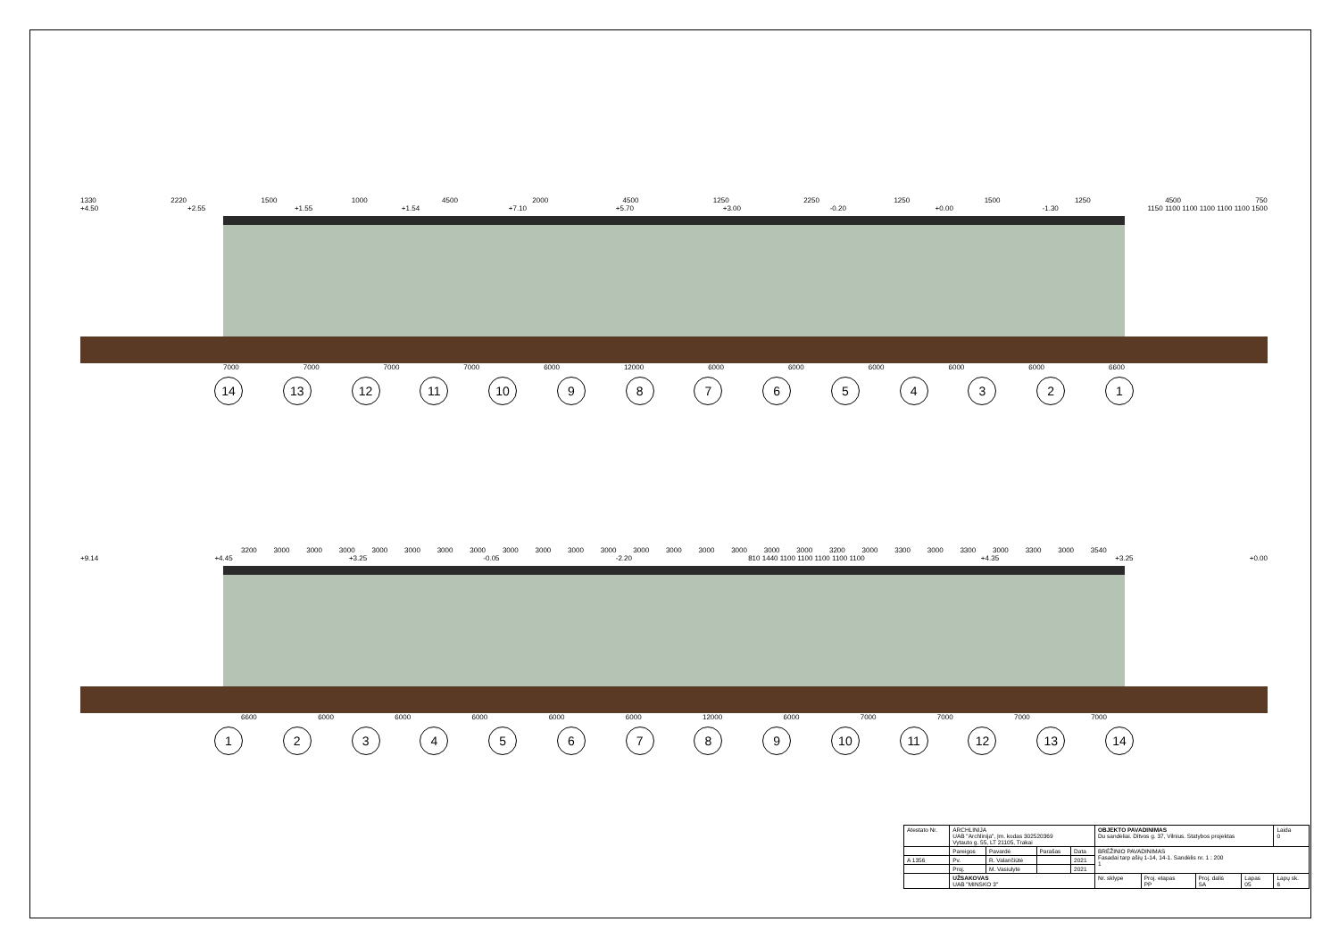1330 2220 1500 1000 4500 2000 4500 1250 2250 1250 1500 1250 4500 750
+4.50 +2.55 +1.55 +1.54 +7.10 +5.70 +3.00 -0.20 +0.00 -1.30 1150 1100 1100 1100 1100 1100 1500
7000 7000 7000 7000 6000 12000 6000 6000 6000 6000 6000 6600
14 13 12 11 10 987654321
3200 3000 3000 3000 3000 3000 3000 3000 3000 3000 3000 3000 3000 3000 3000 3000 3000 3000 3200 3000 3300 3000 3300 3000 3300 3000 3540
+9.14 +4.45 +3.25 -0.05 -2.20 810 1440 1100 1100 1100 1100 1100 +4.35 +3.25 +0.00
6600 6000 6000 6000 6000 6000 12000 6000 7000 7000 7000 7000
123456789 10 11 12 13 14
| Atestato Nr. | ARCHLINIJA UAB "Archlinija", Įm. kodas 302520369 Vytauto g. 55, LT 21105, Trakai | | | | OBJEKTO PAVADINIMAS Du sandėliai. Ditvos g. 37, Vilnius. Statybos projektas | | | | Laida 0 |
| | Pareigos | Pavardė | Parašas | Data | BRĖŽINIO PAVADINIMAS Fasadai tarp ašių 1-14, 14-1. Sandėlis nr. 1 : 200 1 | | | | |
| A 1356 | Pv. | R. Valančiūtė | | 2021 | | | | | |
| | Proj. | M. Vasiulytė | | 2021 | | | | | |
| | UŽSAKOVAS UAB "MINSKO 3" | | | | Nr. sklype | Proj. etapas PP | Proj. dalis SA | Lapas 05 | Lapų sk. 6 |